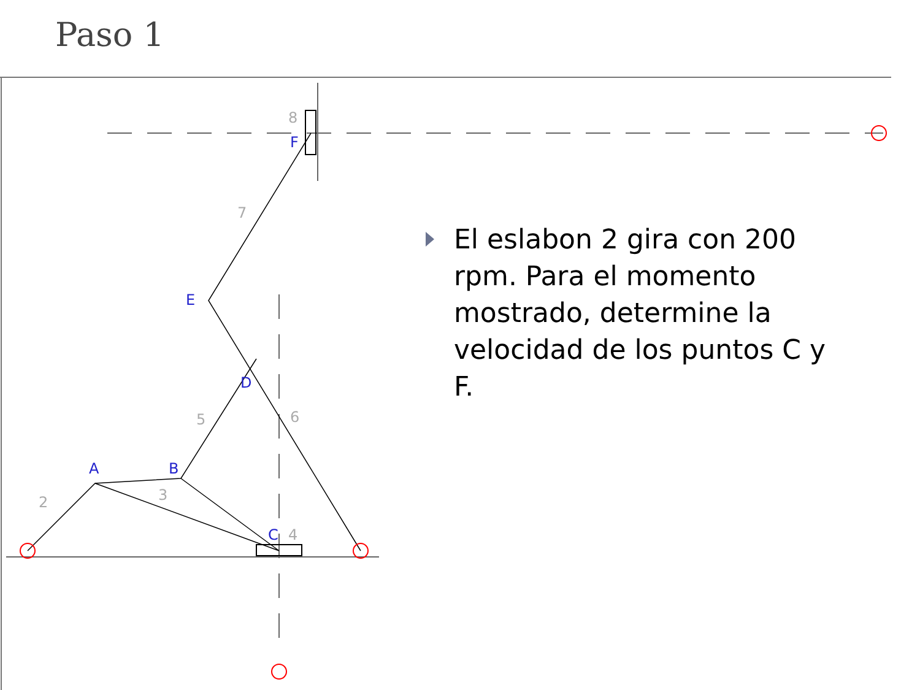Paso 1
A
B
C
D
E
F
2
3
4
5
6
7
8
El eslabon 2 gira con 200 rpm. Para el momento mostrado, determine la velocidad de los puntos C y F.